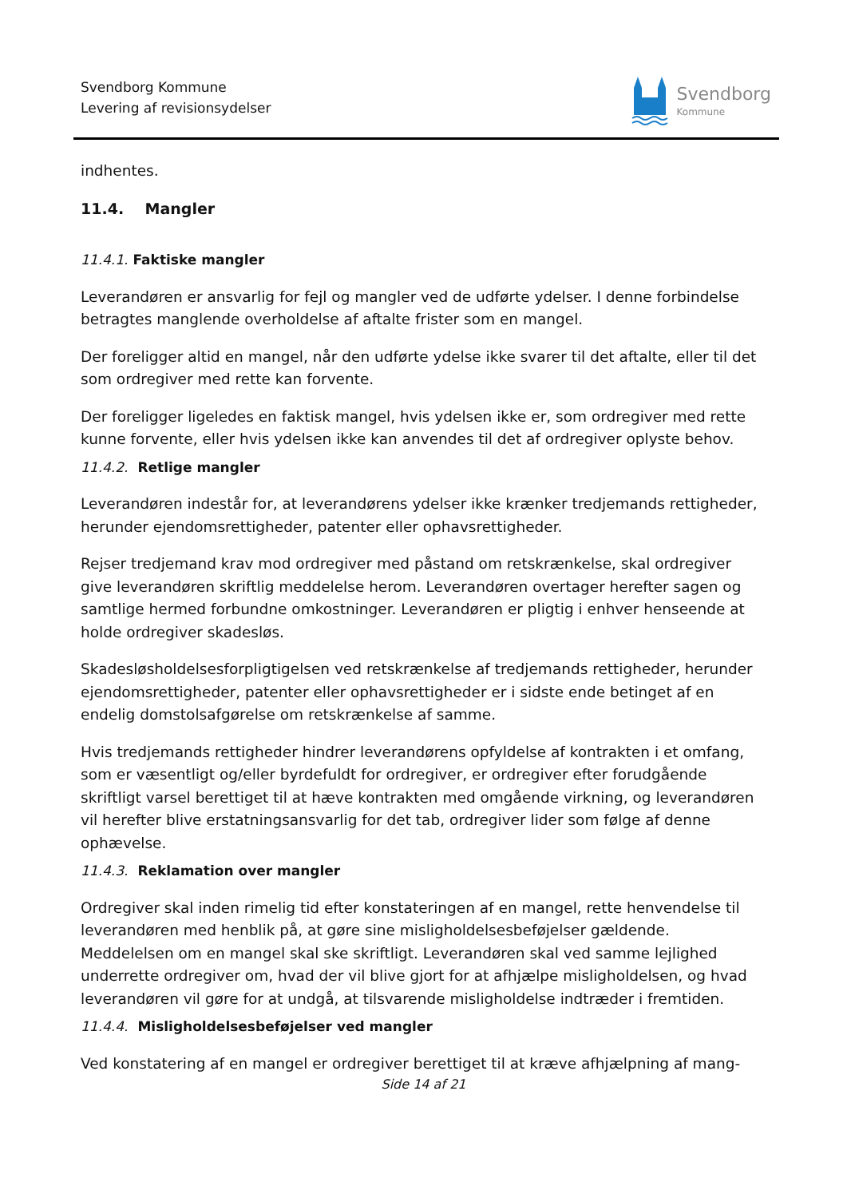Svendborg Kommune
Levering af revisionsydelser
Svendborg
Kommune
indhentes.
11.4. Mangler
11.4.1. Faktiske mangler
Leverandøren er ansvarlig for fejl og mangler ved de udførte ydelser. I denne forbindelse betragtes manglende overholdelse af aftalte frister som en mangel.
Der foreligger altid en mangel, når den udførte ydelse ikke svarer til det aftalte, eller til det som ordregiver med rette kan forvente.
Der foreligger ligeledes en faktisk mangel, hvis ydelsen ikke er, som ordregiver med rette kunne forvente, eller hvis ydelsen ikke kan anvendes til det af ordregiver oplyste behov.
11.4.2. Retlige mangler
Leverandøren indestår for, at leverandørens ydelser ikke krænker tredjemands rettigheder, herunder ejendomsrettigheder, patenter eller ophavsrettigheder.
Rejser tredjemand krav mod ordregiver med påstand om retskrænkelse, skal ordregiver give leverandøren skriftlig meddelelse herom. Leverandøren overtager herefter sagen og samtlige hermed forbundne omkostninger. Leverandøren er pligtig i enhver henseende at holde ordregiver skadesløs.
Skadesløsholdelsesforpligtigelsen ved retskrænkelse af tredjemands rettigheder, herunder ejendomsrettigheder, patenter eller ophavsrettigheder er i sidste ende betinget af en endelig domstolsafgørelse om retskrænkelse af samme.
Hvis tredjemands rettigheder hindrer leverandørens opfyldelse af kontrakten i et omfang, som er væsentligt og/eller byrdefuldt for ordregiver, er ordregiver efter forudgående skriftligt varsel berettiget til at hæve kontrakten med omgående virkning, og leverandøren vil herefter blive erstatningsansvarlig for det tab, ordregiver lider som følge af denne ophævelse.
11.4.3. Reklamation over mangler
Ordregiver skal inden rimelig tid efter konstateringen af en mangel, rette henvendelse til leverandøren med henblik på, at gøre sine misligholdelsesbeføjelser gældende. Meddelelsen om en mangel skal ske skriftligt. Leverandøren skal ved samme lejlighed underrette ordregiver om, hvad der vil blive gjort for at afhjælpe misligholdelsen, og hvad leverandøren vil gøre for at undgå, at tilsvarende misligholdelse indtræder i fremtiden.
11.4.4. Misligholdelsesbeføjelser ved mangler
Ved konstatering af en mangel er ordregiver berettiget til at kræve afhjælpning af mang-
Side 14 af 21